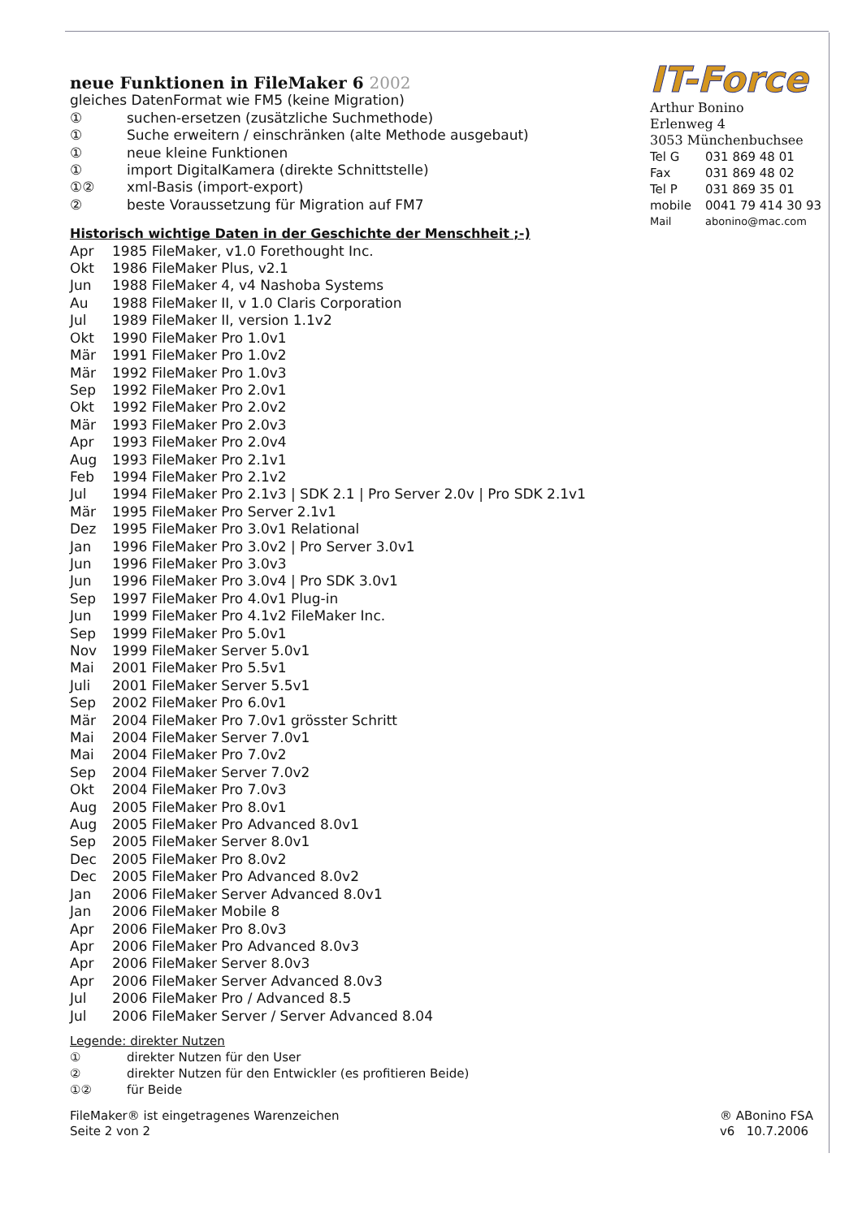neue Funktionen in FileMaker 6 2002
gleiches DatenFormat wie FM5 (keine Migration)
① suchen-ersetzen (zusätzliche Suchmethode)
① Suche erweitern / einschränken (alte Methode ausgebaut)
① neue kleine Funktionen
① import DigitalKamera (direkte Schnittstelle)
①② xml-Basis (import-export)
② beste Voraussetzung für Migration auf FM7
Historisch wichtige Daten in der Geschichte der Menschheit ;-)
Apr 1985 FileMaker, v1.0 Forethought Inc.
Okt 1986 FileMaker Plus, v2.1
Jun 1988 FileMaker 4, v4 Nashoba Systems
Au 1988 FileMaker II, v 1.0 Claris Corporation
Jul 1989 FileMaker II, version 1.1v2
Okt 1990 FileMaker Pro 1.0v1
Mär 1991 FileMaker Pro 1.0v2
Mär 1992 FileMaker Pro 1.0v3
Sep 1992 FileMaker Pro 2.0v1
Okt 1992 FileMaker Pro 2.0v2
Mär 1993 FileMaker Pro 2.0v3
Apr 1993 FileMaker Pro 2.0v4
Aug 1993 FileMaker Pro 2.1v1
Feb 1994 FileMaker Pro 2.1v2
Jul 1994 FileMaker Pro 2.1v3 | SDK 2.1 | Pro Server 2.0v | Pro SDK 2.1v1
Mär 1995 FileMaker Pro Server 2.1v1
Dez 1995 FileMaker Pro 3.0v1 Relational
Jan 1996 FileMaker Pro 3.0v2 | Pro Server 3.0v1
Jun 1996 FileMaker Pro 3.0v3
Jun 1996 FileMaker Pro 3.0v4 | Pro SDK 3.0v1
Sep 1997 FileMaker Pro 4.0v1 Plug-in
Jun 1999 FileMaker Pro 4.1v2 FileMaker Inc.
Sep 1999 FileMaker Pro 5.0v1
Nov 1999 FileMaker Server 5.0v1
Mai 2001 FileMaker Pro 5.5v1
Juli 2001 FileMaker Server 5.5v1
Sep 2002 FileMaker Pro 6.0v1
Mär 2004 FileMaker Pro 7.0v1 grösster Schritt
Mai 2004 FileMaker Server 7.0v1
Mai 2004 FileMaker Pro 7.0v2
Sep 2004 FileMaker Server 7.0v2
Okt 2004 FileMaker Pro 7.0v3
Aug 2005 FileMaker Pro 8.0v1
Aug 2005 FileMaker Pro Advanced 8.0v1
Sep 2005 FileMaker Server 8.0v1
Dec 2005 FileMaker Pro 8.0v2
Dec 2005 FileMaker Pro Advanced 8.0v2
Jan 2006 FileMaker Server Advanced 8.0v1
Jan 2006 FileMaker Mobile 8
Apr 2006 FileMaker Pro 8.0v3
Apr 2006 FileMaker Pro Advanced 8.0v3
Apr 2006 FileMaker Server 8.0v3
Apr 2006 FileMaker Server Advanced 8.0v3
Jul 2006 FileMaker Pro / Advanced 8.5
Jul 2006 FileMaker Server / Server Advanced 8.04
Legende: direkter Nutzen
① direkter Nutzen für den User
② direkter Nutzen für den Entwickler (es profitieren Beide)
①② für Beide
IT-Force
Arthur Bonino
Erlenweg 4
3053 Münchenbuchsee
Tel G 031 869 48 01
Fax 031 869 48 02
Tel P 031 869 35 01
mobile 0041 79 414 30 93
Mail abonino@mac.com
FileMaker® ist eingetragenes Warenzeichen
Seite 2 von 2
® ABonino FSA
v6 10.7.2006